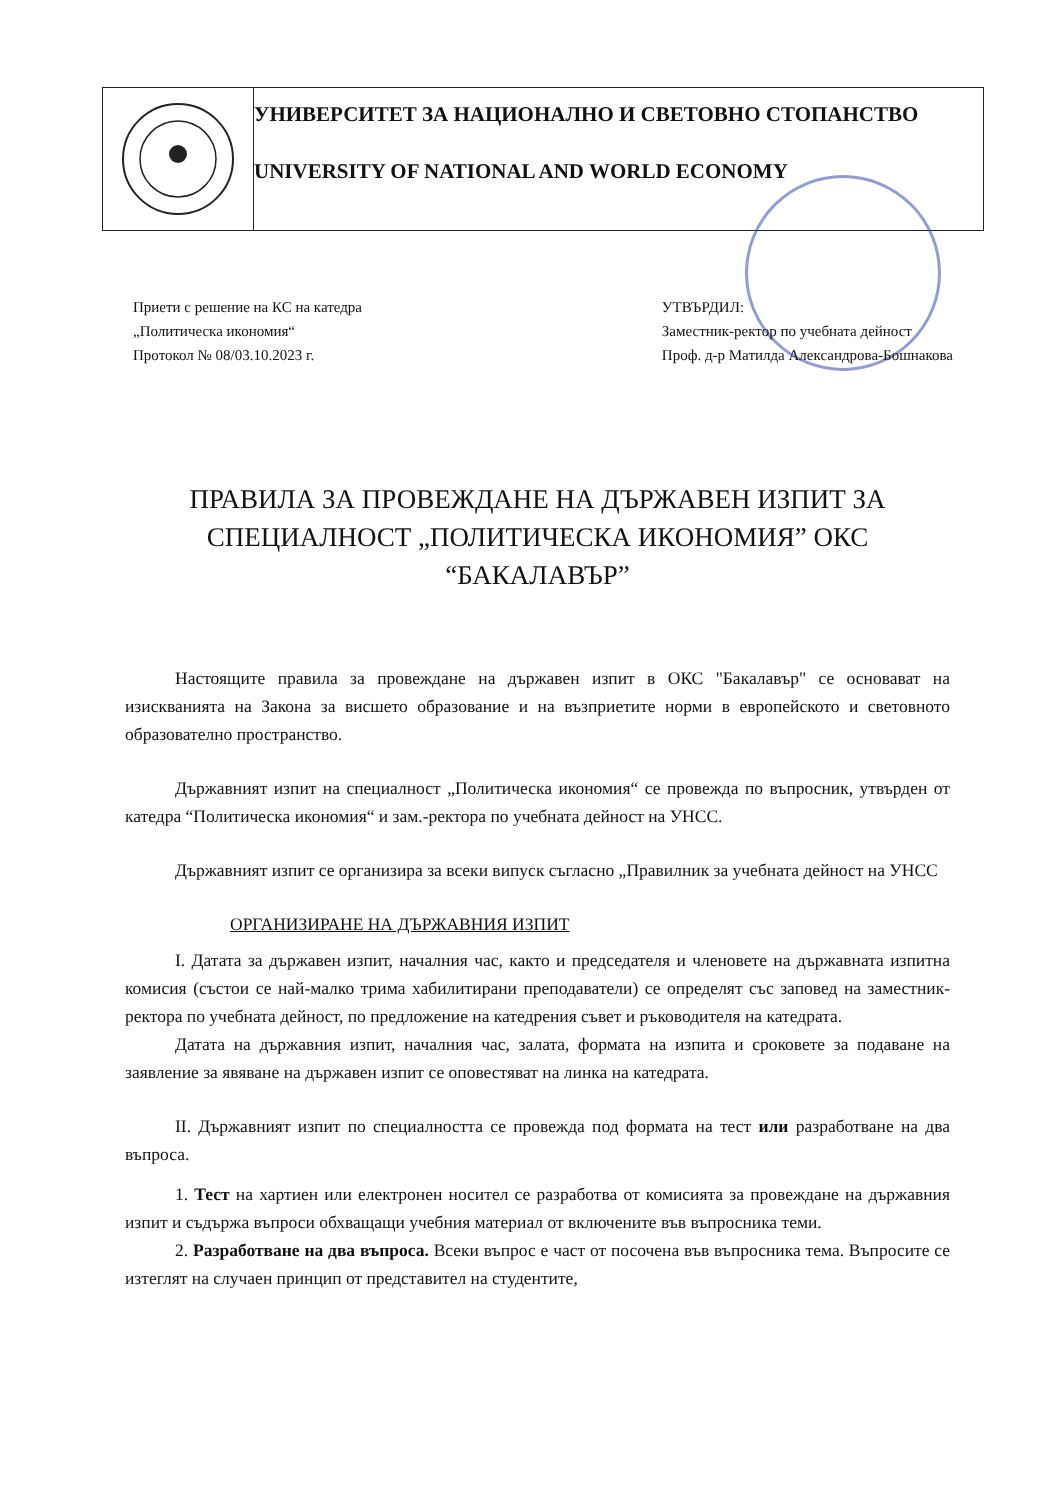УНИВЕРСИТЕТ ЗА НАЦИОНАЛНО И СВЕТОВНО СТОПАНСТВО
UNIVERSITY OF NATIONAL AND WORLD ECONOMY
Приети с решение на КС на катедра
„Политическа икономия“
Протокол № 08/03.10.2023 г.
УТВЪРДИЛ:
Заместник-ректор по учебната дейност
Проф. д-р Матилда Александрова-Бошнакова
ПРАВИЛА ЗА ПРОВЕЖДАНЕ НА ДЪРЖАВЕН ИЗПИТ ЗА СПЕЦИАЛНОСТ „ПОЛИТИЧЕСКА ИКОНОМИЯ” ОКС “БАКАЛАВЪР”
Настоящите правила за провеждане на държавен изпит в ОКС "Бакалавър" се основават на изискванията на Закона за висшето образование и на възприетите норми в европейското и световното образователно пространство.
Държавният изпит на специалност „Политическа икономия“ се провежда по въпросник, утвърден от катедра “Политическа икономия“ и зам.-ректора по учебната дейност на УНСС.
Държавният изпит се организира за всеки випуск съгласно „Правилник за учебната дейност на УНСС
ОРГАНИЗИРАНЕ НА ДЪРЖАВНИЯ ИЗПИТ
I. Датата за държавен изпит, началния час, както и председателя и членовете на държавната изпитна комисия (състои се най-малко трима хабилитирани преподаватели) се определят със заповед на заместник-ректора по учебната дейност, по предложение на катедрения съвет и ръководителя на катедрата.
Датата на държавния изпит, началния час, залата, формата на изпита и сроковете за подаване на заявление за явяване на държавен изпит се оповестяват на линка на катедрата.
II. Държавният изпит по специалността се провежда под формата на тест или разработване на два въпроса.
1. Тест на хартиен или електронен носител се разработва от комисията за провеждане на държавния изпит и съдържа въпроси обхващащи учебния материал от включените във въпросника теми.
2. Разработване на два въпроса. Всеки въпрос е част от посочена във въпросника тема. Въпросите се изтеглят на случаен принцип от представител на студентите,